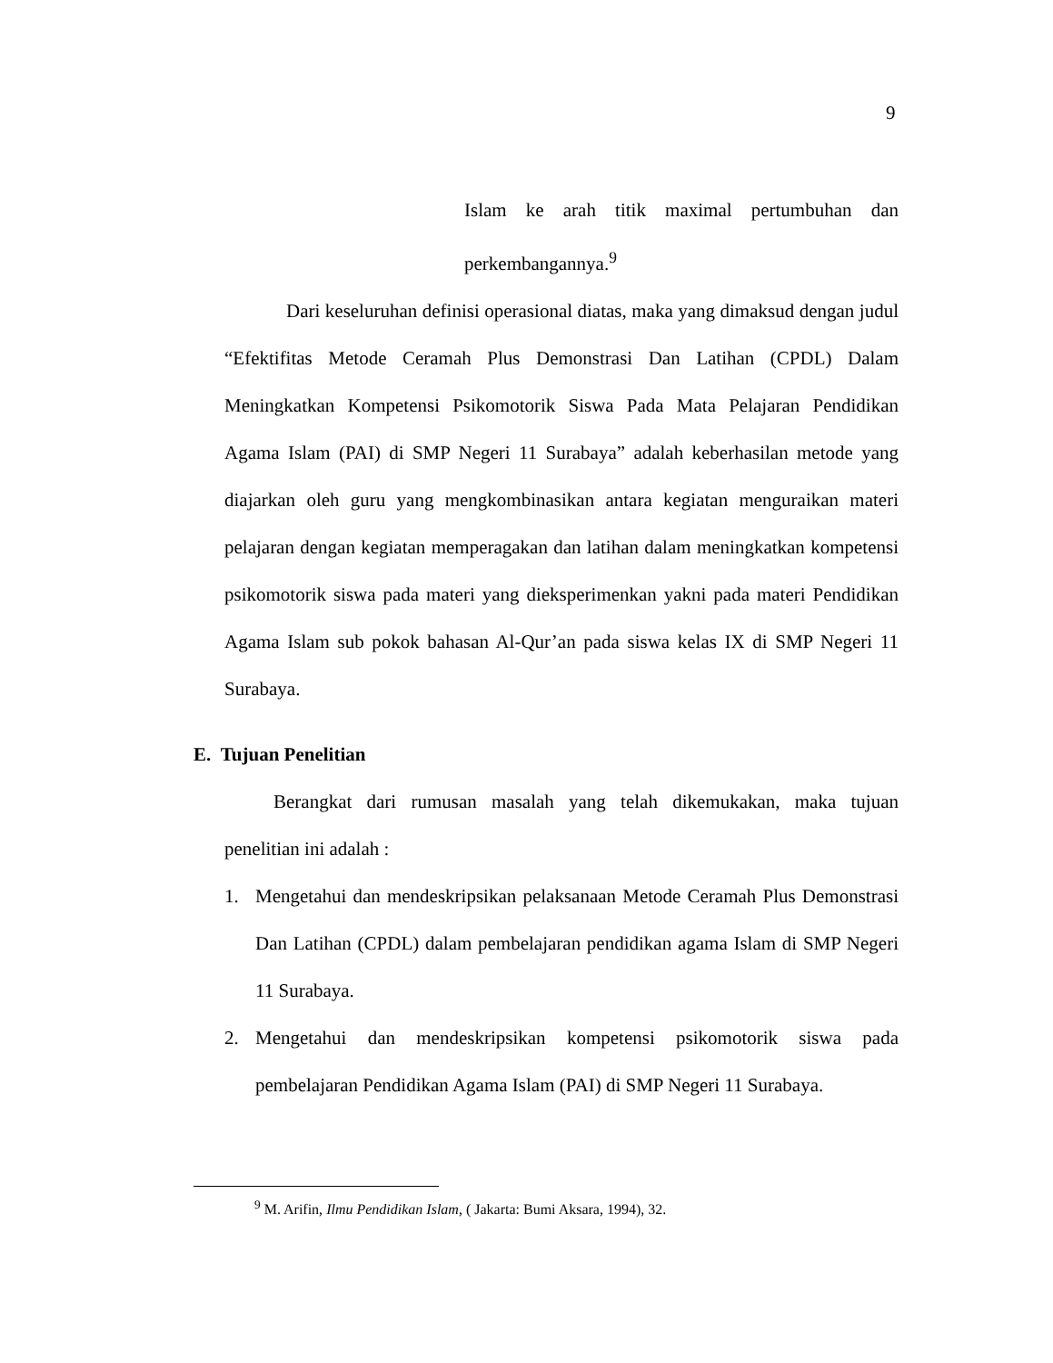9
Islam ke arah titik maximal pertumbuhan dan perkembangannya.<sup>9</sup>
Dari keseluruhan definisi operasional diatas, maka yang dimaksud dengan judul “Efektifitas Metode Ceramah Plus Demonstrasi Dan Latihan (CPDL) Dalam Meningkatkan Kompetensi Psikomotorik Siswa Pada Mata Pelajaran Pendidikan Agama Islam (PAI) di SMP Negeri 11 Surabaya” adalah keberhasilan metode yang diajarkan oleh guru yang mengkombinasikan antara kegiatan menguraikan materi pelajaran dengan kegiatan memperagakan dan latihan dalam meningkatkan kompetensi psikomotorik siswa pada materi yang dieksperimenkan yakni pada materi Pendidikan Agama Islam sub pokok bahasan Al-Qur’an pada siswa kelas IX di SMP Negeri 11 Surabaya.
E. Tujuan Penelitian
Berangkat dari rumusan masalah yang telah dikemukakan, maka tujuan penelitian ini adalah :
1. Mengetahui dan mendeskripsikan pelaksanaan Metode Ceramah Plus Demonstrasi Dan Latihan (CPDL) dalam pembelajaran pendidikan agama Islam di SMP Negeri 11 Surabaya.
2. Mengetahui dan mendeskripsikan kompetensi psikomotorik siswa pada pembelajaran Pendidikan Agama Islam (PAI) di SMP Negeri 11 Surabaya.
<sup>9</sup> M. Arifin, Ilmu Pendidikan Islam, ( Jakarta: Bumi Aksara, 1994), 32.